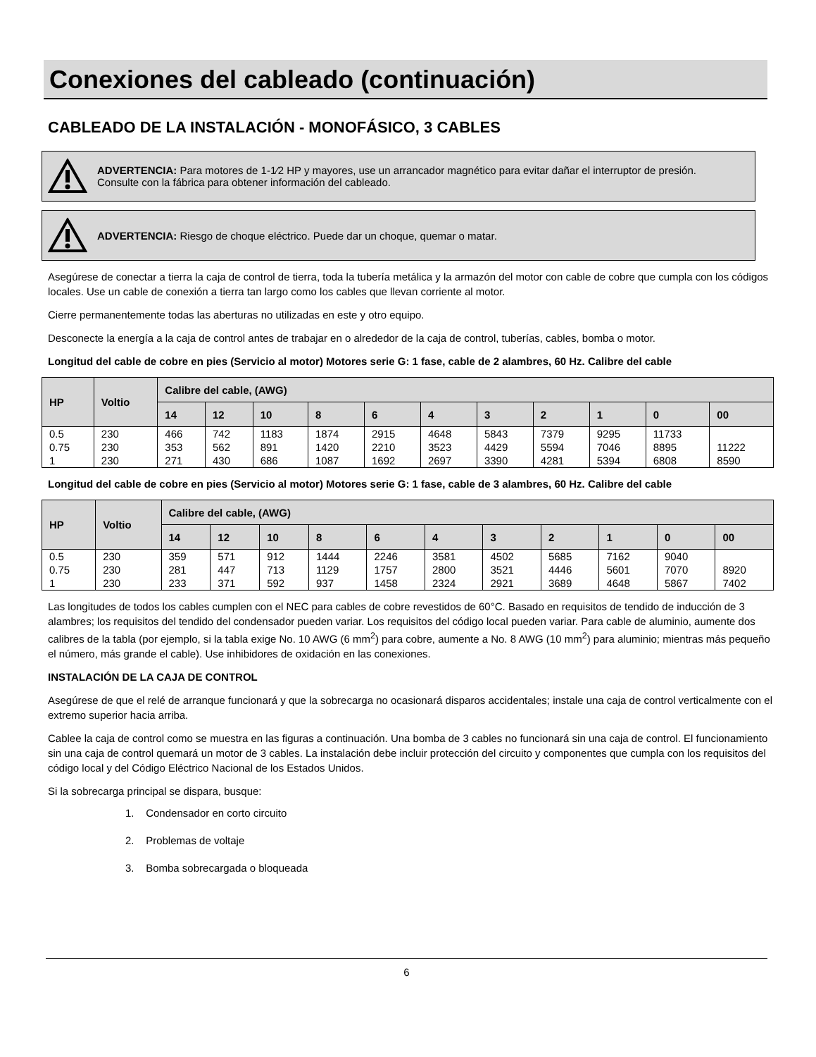Conexiones del cableado (continuación)
CABLEADO DE LA INSTALACIÓN - MONOFÁSICO, 3 CABLES
ADVERTENCIA: Para motores de 1-1⁄2 HP y mayores, use un arrancador magnético para evitar dañar el interruptor de presión.
Consulte con la fábrica para obtener información del cableado.
ADVERTENCIA: Riesgo de choque eléctrico. Puede dar un choque, quemar o matar.
Asegúrese de conectar a tierra la caja de control de tierra, toda la tubería metálica y la armazón del motor con cable de cobre que cumpla con los códigos locales. Use un cable de conexión a tierra tan largo como los cables que llevan corriente al motor.
Cierre permanentemente todas las aberturas no utilizadas en este y otro equipo.
Desconecte la energía a la caja de control antes de trabajar en o alrededor de la caja de control, tuberías, cables, bomba o motor.
Longitud del cable de cobre en pies (Servicio al motor) Motores serie G: 1 fase, cable de 2 alambres, 60 Hz. Calibre del cable
| HP | Voltio | Calibre del cable, (AWG) | | | | | | | | | | |
| --- | --- | --- | --- | --- | --- | --- | --- | --- | --- | --- | --- | --- |
| | | 14 | 12 | 10 | 8 | 6 | 4 | 3 | 2 | 1 | 0 | 00 |
| 0.5 | 230 | 466 | 742 | 1183 | 1874 | 2915 | 4648 | 5843 | 7379 | 9295 | 11733 | |
| 0.75 | 230 | 353 | 562 | 891 | 1420 | 2210 | 3523 | 4429 | 5594 | 7046 | 8895 | 11222 |
| 1 | 230 | 271 | 430 | 686 | 1087 | 1692 | 2697 | 3390 | 4281 | 5394 | 6808 | 8590 |
Longitud del cable de cobre en pies (Servicio al motor) Motores serie G: 1 fase, cable de 3 alambres, 60 Hz. Calibre del cable
| HP | Voltio | Calibre del cable, (AWG) | | | | | | | | | | |
| --- | --- | --- | --- | --- | --- | --- | --- | --- | --- | --- | --- | --- |
| | | 14 | 12 | 10 | 8 | 6 | 4 | 3 | 2 | 1 | 0 | 00 |
| 0.5 | 230 | 359 | 571 | 912 | 1444 | 2246 | 3581 | 4502 | 5685 | 7162 | 9040 | |
| 0.75 | 230 | 281 | 447 | 713 | 1129 | 1757 | 2800 | 3521 | 4446 | 5601 | 7070 | 8920 |
| 1 | 230 | 233 | 371 | 592 | 937 | 1458 | 2324 | 2921 | 3689 | 4648 | 5867 | 7402 |
Las longitudes de todos los cables cumplen con el NEC para cables de cobre revestidos de 60°C. Basado en requisitos de tendido de inducción de 3 alambres; los requisitos del tendido del condensador pueden variar. Los requisitos del código local pueden variar. Para cable de aluminio, aumente dos calibres de la tabla (por ejemplo, si la tabla exige No. 10 AWG (6 mm<sup>2</sup>) para cobre, aumente a No. 8 AWG (10 mm<sup>2</sup>) para aluminio; mientras más pequeño el número, más grande el cable). Use inhibidores de oxidación en las conexiones.
INSTALACIÓN DE LA CAJA DE CONTROL
Asegúrese de que el relé de arranque funcionará y que la sobrecarga no ocasionará disparos accidentales; instale una caja de control verticalmente con el extremo superior hacia arriba.
Cablee la caja de control como se muestra en las figuras a continuación. Una bomba de 3 cables no funcionará sin una caja de control. El funcionamiento sin una caja de control quemará un motor de 3 cables. La instalación debe incluir protección del circuito y componentes que cumpla con los requisitos del código local y del Código Eléctrico Nacional de los Estados Unidos.
Si la sobrecarga principal se dispara, busque:
1. Condensador en corto circuito
2. Problemas de voltaje
3. Bomba sobrecargada o bloqueada
6